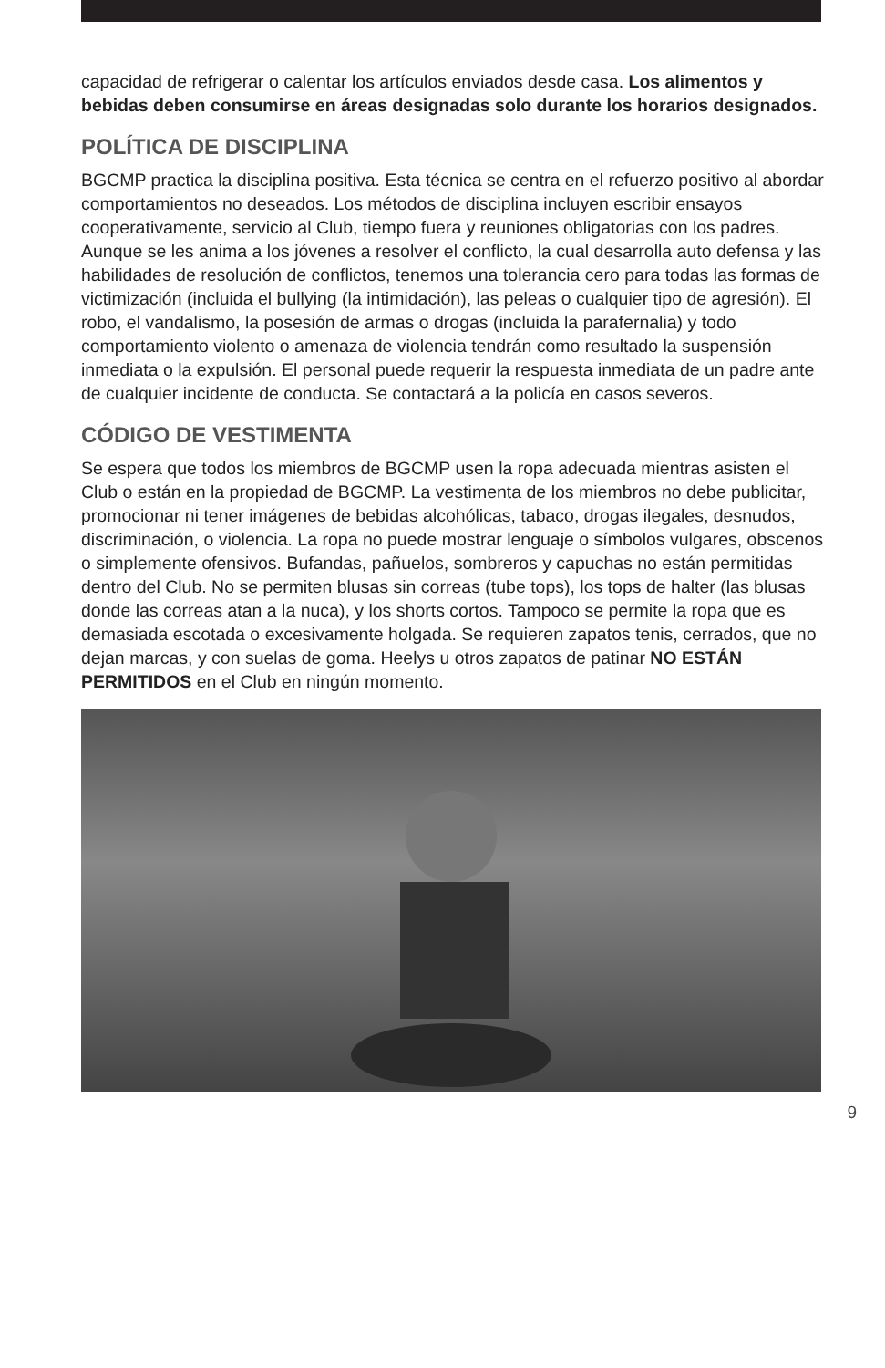capacidad de refrigerar o calentar los artículos enviados desde casa. Los alimentos y bebidas deben consumirse en áreas designadas solo durante los horarios designados.
POLÍTICA DE DISCIPLINA
BGCMP practica la disciplina positiva. Esta técnica se centra en el refuerzo positivo al abordar comportamientos no deseados. Los métodos de disciplina incluyen escribir ensayos cooperativamente, servicio al Club, tiempo fuera y reuniones obligatorias con los padres. Aunque se les anima a los jóvenes a resolver el conflicto, la cual desarrolla auto defensa y las habilidades de resolución de conflictos, tenemos una tolerancia cero para todas las formas de victimización (incluida el bullying (la intimidación), las peleas o cualquier tipo de agresión). El robo, el vandalismo, la posesión de armas o drogas (incluida la parafernalia) y todo comportamiento violento o amenaza de violencia tendrán como resultado la suspensión inmediata o la expulsión. El personal puede requerir la respuesta inmediata de un padre ante de cualquier incidente de conducta. Se contactará a la policía en casos severos.
CÓDIGO DE VESTIMENTA
Se espera que todos los miembros de BGCMP usen la ropa adecuada mientras asisten el Club o están en la propiedad de BGCMP. La vestimenta de los miembros no debe publicitar, promocionar ni tener imágenes de bebidas alcohólicas, tabaco, drogas ilegales, desnudos, discriminación, o violencia. La ropa no puede mostrar lenguaje o símbolos vulgares, obscenos o simplemente ofensivos. Bufandas, pañuelos, sombreros y capuchas no están permitidas dentro del Club. No se permiten blusas sin correas (tube tops), los tops de halter (las blusas donde las correas atan a la nuca), y los shorts cortos. Tampoco se permite la ropa que es demasiada escotada o excesivamente holgada. Se requieren zapatos tenis, cerrados, que no dejan marcas, y con suelas de goma. Heelys u otros zapatos de patinar NO ESTÁN PERMITIDOS en el Club en ningún momento.
9